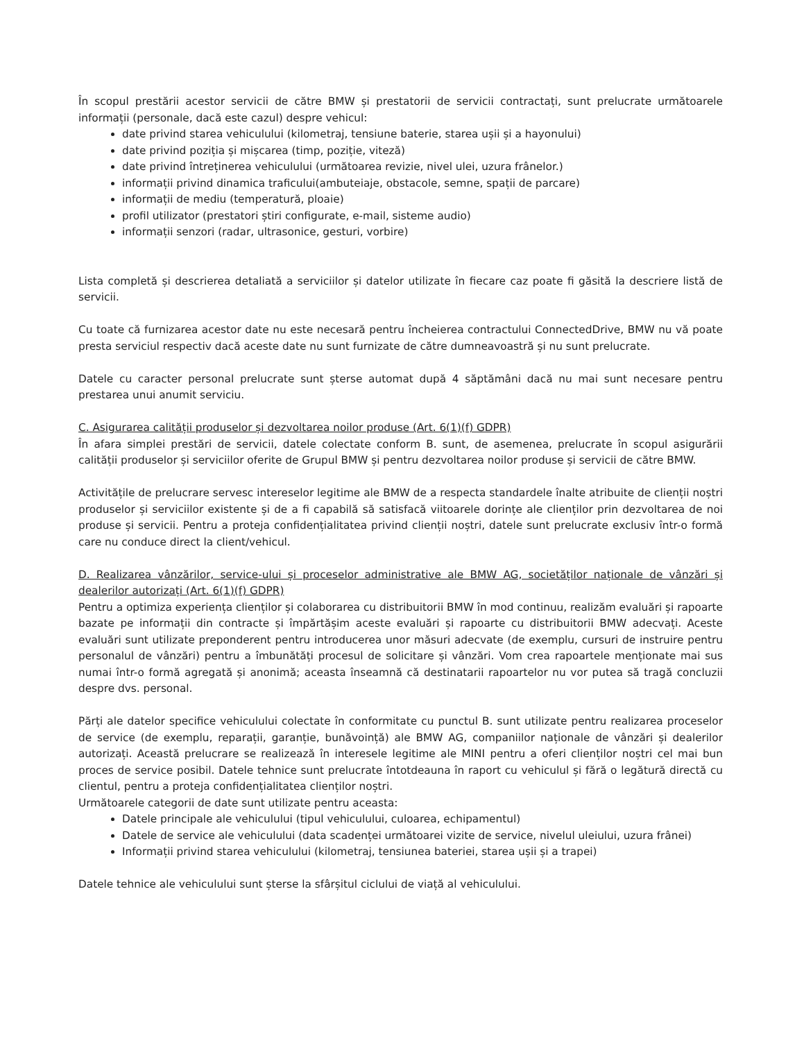În scopul prestării acestor servicii de către BMW și prestatorii de servicii contractați, sunt prelucrate următoarele informații (personale, dacă este cazul) despre vehicul:
date privind starea vehiculului (kilometraj, tensiune baterie, starea ușii și a hayonului)
date privind poziția și mișcarea (timp, poziție, viteză)
date privind întreținerea vehiculului (următoarea revizie, nivel ulei, uzura frânelor.)
informații privind dinamica traficului(ambuteiaje, obstacole, semne, spații de parcare)
informații de mediu (temperatură, ploaie)
profil utilizator (prestatori știri configurate, e-mail, sisteme audio)
informații senzori (radar, ultrasonice, gesturi, vorbire)
Lista completă și descrierea detaliată a serviciilor și datelor utilizate în fiecare caz poate fi găsită la descriere listă de servicii.
Cu toate că furnizarea acestor date nu este necesară pentru încheierea contractului ConnectedDrive, BMW nu vă poate presta serviciul respectiv dacă aceste date nu sunt furnizate de către dumneavoastră și nu sunt prelucrate.
Datele cu caracter personal prelucrate sunt șterse automat după 4 săptămâni dacă nu mai sunt necesare pentru prestarea unui anumit serviciu.
C. Asigurarea calității produselor și dezvoltarea noilor produse (Art. 6(1)(f) GDPR)
În afara simplei prestări de servicii, datele colectate conform B. sunt, de asemenea, prelucrate în scopul asigurării calității produselor și serviciilor oferite de Grupul BMW și pentru dezvoltarea noilor produse și servicii de către BMW.
Activitățile de prelucrare servesc intereselor legitime ale BMW de a respecta standardele înalte atribuite de clienții noștri produselor și serviciilor existente și de a fi capabilă să satisfacă viitoarele dorințe ale clienților prin dezvoltarea de noi produse și servicii. Pentru a proteja confidențialitatea privind clienții noștri, datele sunt prelucrate exclusiv într-o formă care nu conduce direct la client/vehicul.
D. Realizarea vânzărilor, service-ului și proceselor administrative ale BMW AG, societăților naționale de vânzări și dealerilor autorizați (Art. 6(1)(f) GDPR)
Pentru a optimiza experiența clienților și colaborarea cu distribuitorii BMW în mod continuu, realizăm evaluări și rapoarte bazate pe informații din contracte și împărtășim aceste evaluări și rapoarte cu distribuitorii BMW adecvați. Aceste evaluări sunt utilizate preponderent pentru introducerea unor măsuri adecvate (de exemplu, cursuri de instruire pentru personalul de vânzări) pentru a îmbunătăți procesul de solicitare și vânzări. Vom crea rapoartele menționate mai sus numai într-o formă agregată și anonimă; aceasta înseamnă că destinatarii rapoartelor nu vor putea să tragă concluzii despre dvs. personal.
Părți ale datelor specifice vehiculului colectate în conformitate cu punctul B. sunt utilizate pentru realizarea proceselor de service (de exemplu, reparații, garanție, bunăvoință) ale BMW AG, companiilor naționale de vânzări și dealerilor autorizați. Această prelucrare se realizează în interesele legitime ale MINI pentru a oferi clienților noștri cel mai bun proces de service posibil. Datele tehnice sunt prelucrate întotdeauna în raport cu vehiculul și fără o legătură directă cu clientul, pentru a proteja confidențialitatea clienților noștri.
Următoarele categorii de date sunt utilizate pentru aceasta:
Datele principale ale vehiculului (tipul vehiculului, culoarea, echipamentul)
Datele de service ale vehiculului (data scadenței următoarei vizite de service, nivelul uleiului, uzura frânei)
Informații privind starea vehiculului (kilometraj, tensiunea bateriei, starea ușii și a trapei)
Datele tehnice ale vehiculului sunt șterse la sfârșitul ciclului de viață al vehiculului.